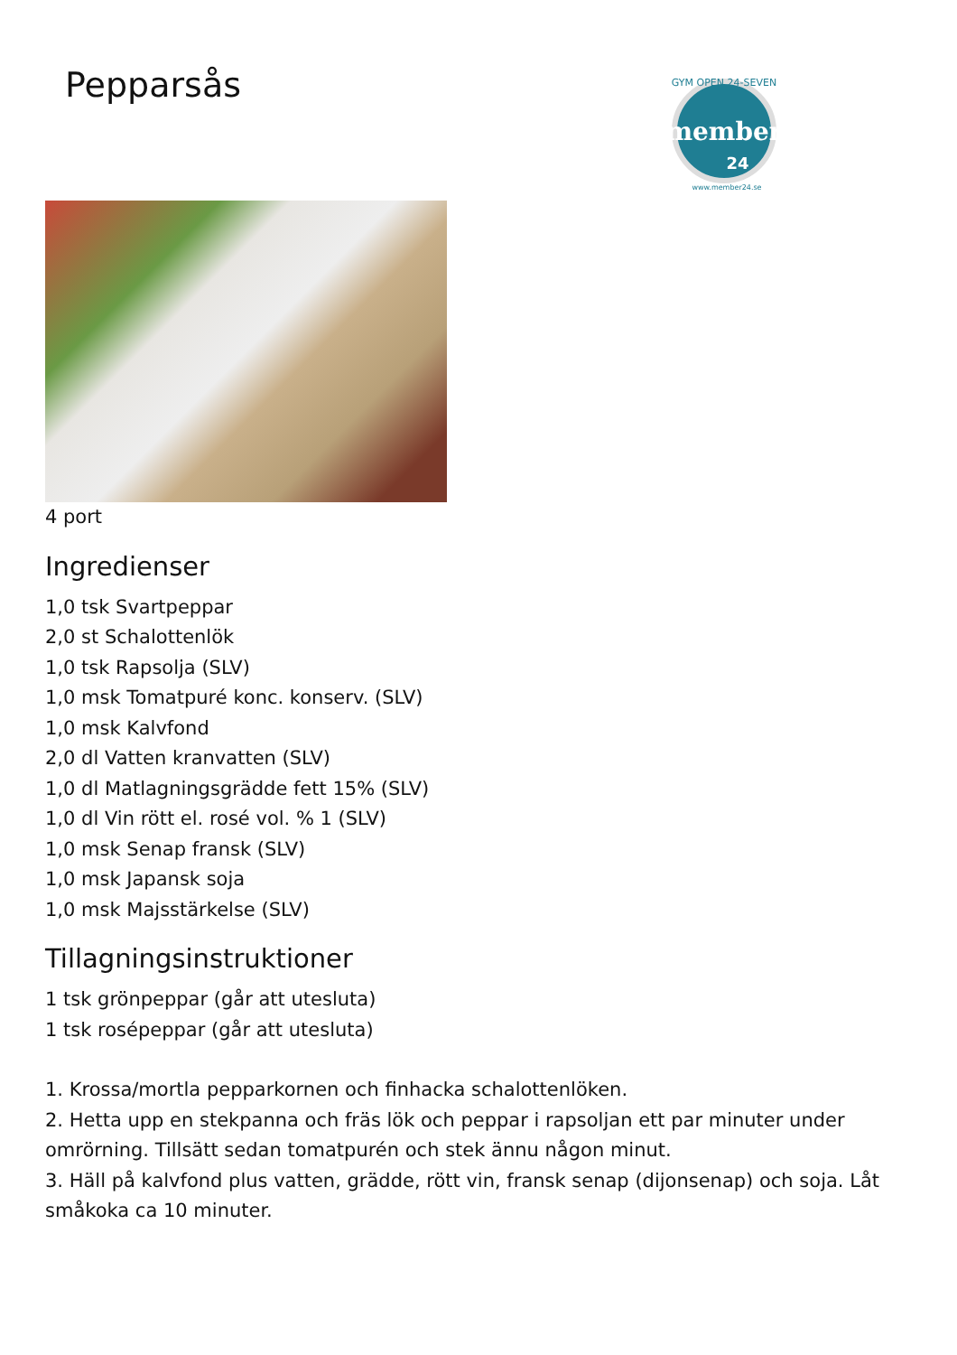Pepparsås
GYM OPEN 24-SEVEN
member
24
www.member24.se
4 port
Ingredienser
1,0 tsk Svartpeppar
2,0 st Schalottenlök
1,0 tsk Rapsolja (SLV)
1,0 msk Tomatpuré konc. konserv. (SLV)
1,0 msk Kalvfond
2,0 dl Vatten kranvatten (SLV)
1,0 dl Matlagningsgrädde fett 15% (SLV)
1,0 dl Vin rött el. rosé vol. % 1 (SLV)
1,0 msk Senap fransk (SLV)
1,0 msk Japansk soja
1,0 msk Majsstärkelse (SLV)
Tillagningsinstruktioner
1 tsk grönpeppar (går att utesluta)
1 tsk rosépeppar (går att utesluta)
1. Krossa/mortla pepparkornen och finhacka schalottenlöken.
2. Hetta upp en stekpanna och fräs lök och peppar i rapsoljan ett par minuter under omrörning. Tillsätt sedan tomatpurén och stek ännu någon minut.
3. Häll på kalvfond plus vatten, grädde, rött vin, fransk senap (dijonsenap) och soja. Låt småkoka ca 10 minuter.